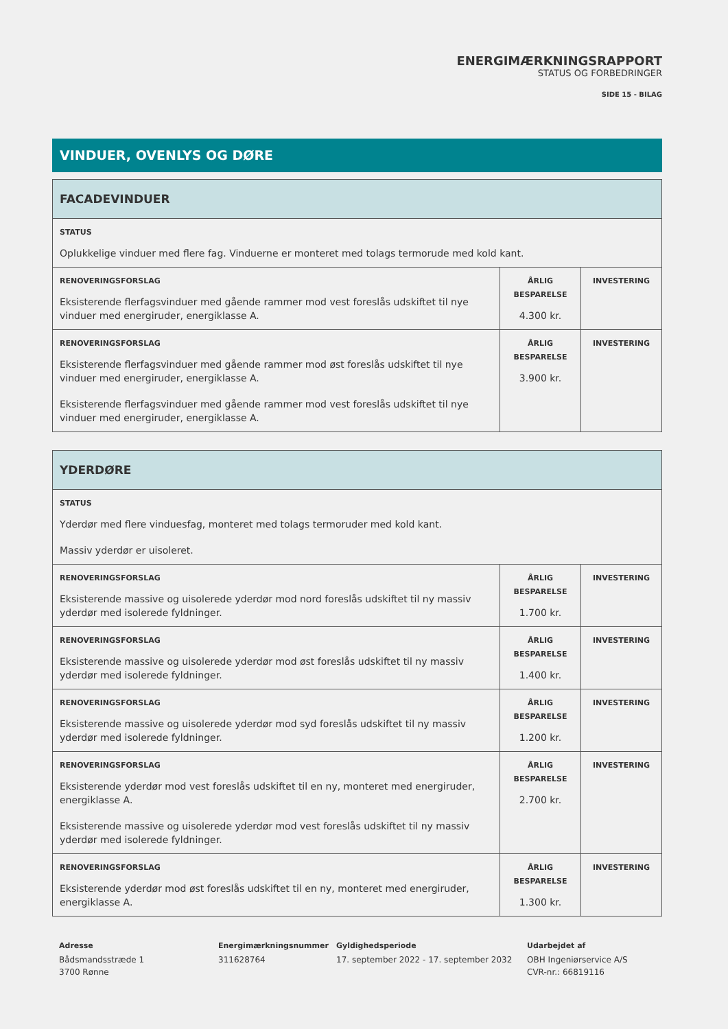ENERGIMÆRKNINGSRAPPORT
STATUS OG FORBEDRINGER
SIDE 15 - BILAG
VINDUER, OVENLYS OG DØRE
| FACADEVINDUER | | |
| STATUS Oplukkelige vinduer med flere fag. Vinduerne er monteret med tolags termorude med kold kant. | | |
| RENOVERINGSFORSLAG Eksisterende flerfagsvinduer med gående rammer mod vest foreslås udskiftet til nye vinduer med energiruder, energiklasse A. | ÅRLIG BESPARELSE 4.300 kr. | INVESTERING |
| RENOVERINGSFORSLAG Eksisterende flerfagsvinduer med gående rammer mod øst foreslås udskiftet til nye vinduer med energiruder, energiklasse A. Eksisterende flerfagsvinduer med gående rammer mod vest foreslås udskiftet til nye vinduer med energiruder, energiklasse A. | ÅRLIG BESPARELSE 3.900 kr. | INVESTERING |
| YDERDØRE | | |
| STATUS Yderdør med flere vinduesfag, monteret med tolags termoruder med kold kant. Massiv yderdør er uisoleret. | | |
| RENOVERINGSFORSLAG Eksisterende massive og uisolerede yderdør mod nord foreslås udskiftet til ny massiv yderdør med isolerede fyldninger. | ÅRLIG BESPARELSE 1.700 kr. | INVESTERING |
| RENOVERINGSFORSLAG Eksisterende massive og uisolerede yderdør mod øst foreslås udskiftet til ny massiv yderdør med isolerede fyldninger. | ÅRLIG BESPARELSE 1.400 kr. | INVESTERING |
| RENOVERINGSFORSLAG Eksisterende massive og uisolerede yderdør mod syd foreslås udskiftet til ny massiv yderdør med isolerede fyldninger. | ÅRLIG BESPARELSE 1.200 kr. | INVESTERING |
| RENOVERINGSFORSLAG Eksisterende yderdør mod vest foreslås udskiftet til en ny, monteret med energiruder, energiklasse A. Eksisterende massive og uisolerede yderdør mod vest foreslås udskiftet til ny massiv yderdør med isolerede fyldninger. | ÅRLIG BESPARELSE 2.700 kr. | INVESTERING |
| RENOVERINGSFORSLAG Eksisterende yderdør mod øst foreslås udskiftet til en ny, monteret med energiruder, energiklasse A. | ÅRLIG BESPARELSE 1.300 kr. | INVESTERING |
Adresse
Bådsmandsstræde 1
3700 Rønne
Energimærkningsnummer
311628764
Gyldighedsperiode
17. september 2022 - 17. september 2032
Udarbejdet af
OBH Ingeniørservice A/S
CVR-nr.: 66819116